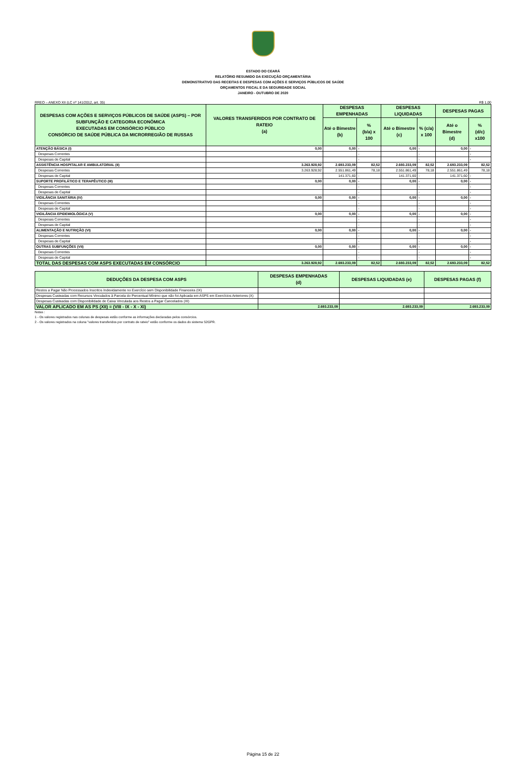ESTADO DO CEARÁ
RELATÓRIO RESUMIDO DA EXECUÇÃO ORÇAMENTÁRIA
DEMONSTRATIVO DAS RECEITAS E DESPESAS COM AÇÕES E SERVIÇOS PÚBLICOS DE SAÚDE
ORÇAMENTOS FISCAL E DA SEGURIDADE SOCIAL
JANEIRO - OUTUBRO DE 2020
RREO – ANEXO XII (LC nº 141/2012, art. 35) R$ 1,00
| DESPESAS COM AÇÕES E SERVIÇOS PÚBLICOS DE SAÚDE (ASPS) – POR SUBFUNÇÃO E CATEGORIA ECONÔMICA EXECUTADAS EM CONSÓRCIO PÚBLICO CONSÓRCIO DE SAÚDE PÚBLICA DA MICRORREGIÃO DE RUSSAS | VALORES TRANSFERIDOS POR CONTRATO DE RATEIO (a) | DESPESAS EMPENHADAS | | DESPESAS LIQUIDADAS | | DESPESAS PAGAS | |
| --- | --- | --- | --- | --- | --- | --- | --- |
| | | Até o Bimestre (b) | % (b/a) x 100 | Até o Bimestre (c) | % (c/a) x 100 | Até o Bimestre (d) | % (d/c) x100 |
| ATENÇÃO BÁSICA (I) | 0,00 | 0,00 | - | 0,00 | - | 0,00 | - |
| Despesas Correntes | | | - | | - | | - |
| Despesas de Capital | | | - | | - | | - |
| ASSISTÊNCIA HOSPITALAR E AMBULATORIAL (II) | 3.263.928,92 | 2.693.233,09 | 82,52 | 2.693.233,09 | 82,52 | 2.693.233,09 | 82,52 |
| Despesas Correntes | 3.263.928,92 | 2.551.861,49 | 78,18 | 2.551.861,49 | 78,18 | 2.551.861,49 | 78,18 |
| Despesas de Capital | | 141.371,60 | - | 141.371,60 | - | 141.371,60 | - |
| SUPORTE PROFILÁTICO E TERAPÊUTICO (III) | 0,00 | 0,00 | - | 0,00 | - | 0,00 | - |
| Despesas Correntes | | | - | | - | | - |
| Despesas de Capital | | | - | | - | | - |
| VIGILÂNCIA SANITÁRIA (IV) | 0,00 | 0,00 | - | 0,00 | - | 0,00 | - |
| Despesas Correntes | | | - | | - | | - |
| Despesas de Capital | | | - | | - | | - |
| VIGILÂNCIA EPIDEMIOLÓGICA (V) | 0,00 | 0,00 | - | 0,00 | - | 0,00 | - |
| Despesas Correntes | | | - | | - | | - |
| Despesas de Capital | | | - | | - | | - |
| ALIMENTAÇÃO E NUTRIÇÃO (VI) | 0,00 | 0,00 | - | 0,00 | - | 0,00 | - |
| Despesas Correntes | | | - | | - | | - |
| Despesas de Capital | | | - | | - | | - |
| OUTRAS SUBFUNÇÕES (VII) | 0,00 | 0,00 | - | 0,00 | - | 0,00 | - |
| Despesas Correntes | | | - | | - | | - |
| Despesas de Capital | | | - | | - | | - |
| TOTAL DAS DESPESAS COM ASPS EXECUTADAS EM CONSÓRCIO | 3.263.928,92 | 2.693.233,09 | 82,52 | 2.693.233,09 | 82,52 | 2.693.233,09 | 82,52 |
| DEDUÇÕES DA DESPESA COM ASPS | DESPESAS EMPENHADAS (d) | DESPESAS LIQUIDADAS (e) | DESPESAS PAGAS (f) |
| --- | --- | --- | --- |
| Restos a Pagar Não Processados Inscritos Indevidamente no Exercício sem Disponibilidade Financeira (IX) | | | |
| Despesas Custeadas com Recursos Vinculados à Parcela do Percentual Mínimo que não foi Aplicada em ASPS em Exercícios Anteriores (X) | | | |
| Despesas Custeadas com Disponibilidade de Caixa Vinculada aos Restos a Pagar Cancelados (XI) | | | |
| VALOR APLICADO EM AS PS (XII) = (VIII - IX - X - XI) | 2.693.233,09 | 2.693.233,09 | 2.693.233,09 |
Notas :
1 - Os valores registrados nas colunas de despesas estão conforme as informações declaradas pelos consórcios.
2 - Os valores registrados na coluna "valores transferidos por contrato de rateio" estão conforme os dados do sistema S2GPR.
Página 15 de 22